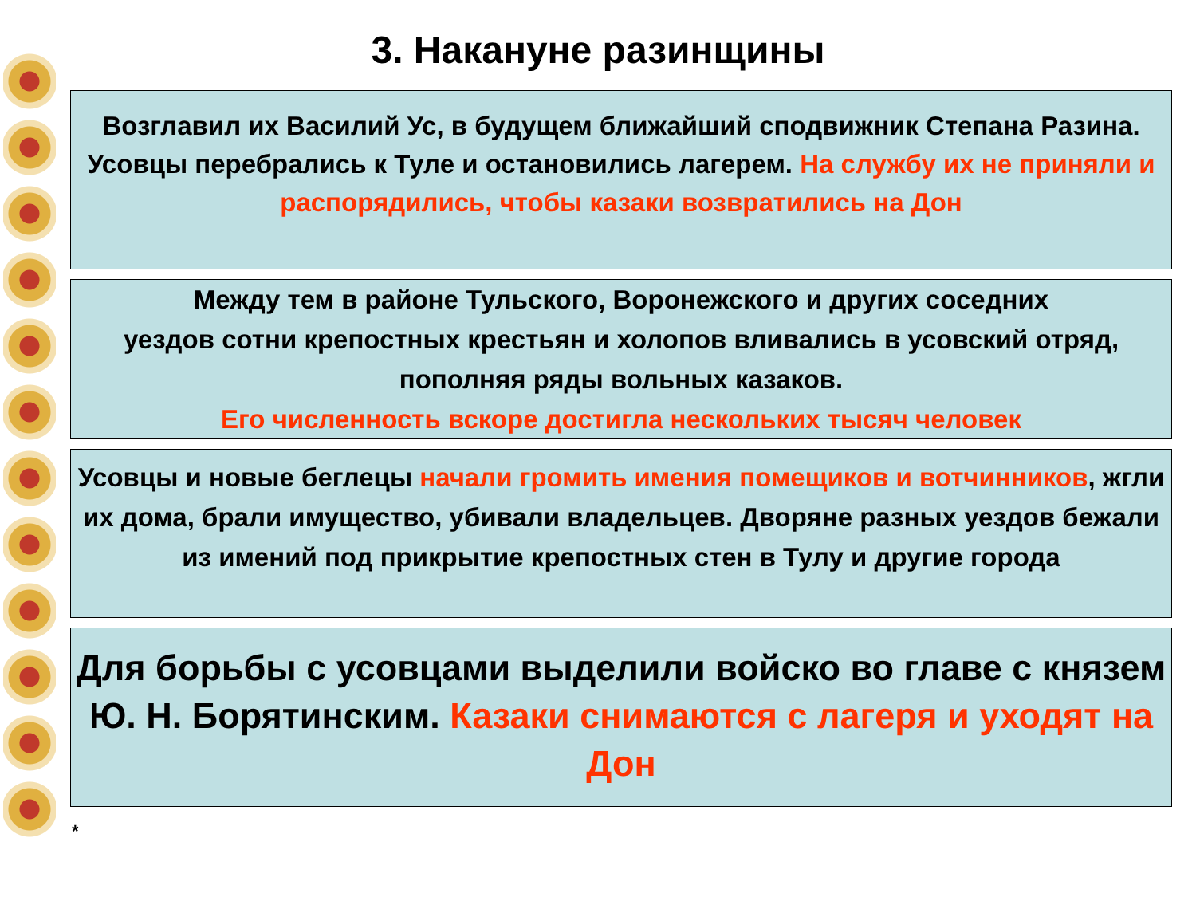3. Накануне разинщины
Возглавил их Василий Ус, в будущем ближайший сподвижник Степана Разина. Усовцы перебрались к Туле и остановились лагерем. На службу их не приняли и распорядились, чтобы казаки возвратились на Дон
Между тем в районе Тульского, Воронежского и других соседних
уездов сотни крепостных крестьян и холопов вливались в усовский отряд, пополняя ряды вольных казаков.
Его численность вскоре достигла нескольких тысяч человек
Усовцы и новые беглецы начали громить имения помещиков и вотчинников, жгли их дома, брали имущество, убивали владельцев. Дворяне разных уездов бежали из имений под прикрытие крепостных стен в Тулу и другие города
Для борьбы с усовцами выделили войско во главе с князем Ю. Н. Борятинским. Казаки снимаются с лагеря и уходят на Дон
*